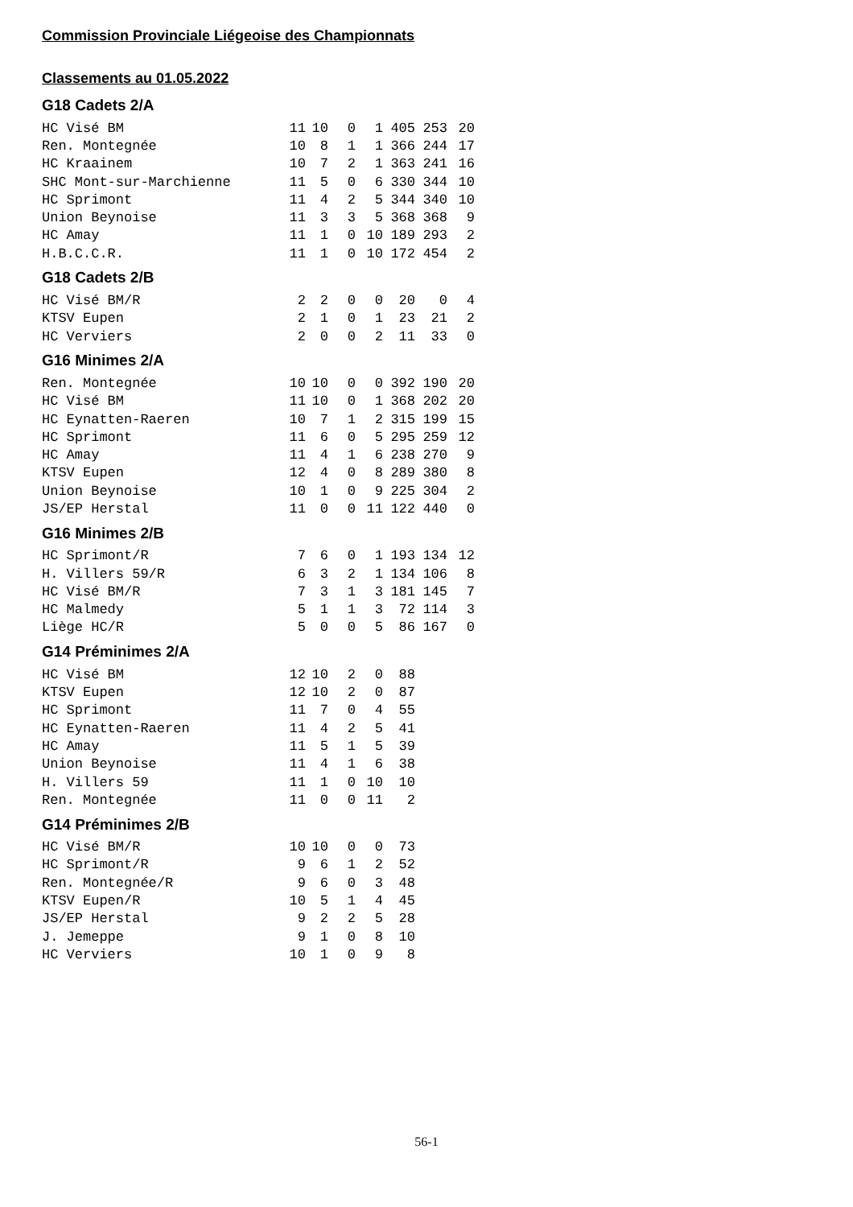Commission Provinciale Liégeoise des Championnats
Classements au 01.05.2022
G18 Cadets 2/A
| HC Visé BM | 11 | 10 | 0 | 1 | 405 | 253 | 20 |
| Ren. Montegnée | 10 | 8 | 1 | 1 | 366 | 244 | 17 |
| HC Kraainem | 10 | 7 | 2 | 1 | 363 | 241 | 16 |
| SHC Mont-sur-Marchienne | 11 | 5 | 0 | 6 | 330 | 344 | 10 |
| HC Sprimont | 11 | 4 | 2 | 5 | 344 | 340 | 10 |
| Union Beynoise | 11 | 3 | 3 | 5 | 368 | 368 | 9 |
| HC Amay | 11 | 1 | 0 | 10 | 189 | 293 | 2 |
| H.B.C.C.R. | 11 | 1 | 0 | 10 | 172 | 454 | 2 |
G18 Cadets 2/B
| HC Visé BM/R | 2 | 2 | 0 | 0 | 20 | 0 | 4 |
| KTSV Eupen | 2 | 1 | 0 | 1 | 23 | 21 | 2 |
| HC Verviers | 2 | 0 | 0 | 2 | 11 | 33 | 0 |
G16 Minimes 2/A
| Ren. Montegnée | 10 | 10 | 0 | 0 | 392 | 190 | 20 |
| HC Visé BM | 11 | 10 | 0 | 1 | 368 | 202 | 20 |
| HC Eynatten-Raeren | 10 | 7 | 1 | 2 | 315 | 199 | 15 |
| HC Sprimont | 11 | 6 | 0 | 5 | 295 | 259 | 12 |
| HC Amay | 11 | 4 | 1 | 6 | 238 | 270 | 9 |
| KTSV Eupen | 12 | 4 | 0 | 8 | 289 | 380 | 8 |
| Union Beynoise | 10 | 1 | 0 | 9 | 225 | 304 | 2 |
| JS/EP Herstal | 11 | 0 | 0 | 11 | 122 | 440 | 0 |
G16 Minimes 2/B
| HC Sprimont/R | 7 | 6 | 0 | 1 | 193 | 134 | 12 |
| H. Villers 59/R | 6 | 3 | 2 | 1 | 134 | 106 | 8 |
| HC Visé BM/R | 7 | 3 | 1 | 3 | 181 | 145 | 7 |
| HC Malmedy | 5 | 1 | 1 | 3 | 72 | 114 | 3 |
| Liège HC/R | 5 | 0 | 0 | 5 | 86 | 167 | 0 |
G14 Préminimes 2/A
| HC Visé BM | 12 | 10 | 2 | 0 | 88 |
| KTSV Eupen | 12 | 10 | 2 | 0 | 87 |
| HC Sprimont | 11 | 7 | 0 | 4 | 55 |
| HC Eynatten-Raeren | 11 | 4 | 2 | 5 | 41 |
| HC Amay | 11 | 5 | 1 | 5 | 39 |
| Union Beynoise | 11 | 4 | 1 | 6 | 38 |
| H. Villers 59 | 11 | 1 | 0 | 10 | 10 |
| Ren. Montegnée | 11 | 0 | 0 | 11 | 2 |
G14 Préminimes 2/B
| HC Visé BM/R | 10 | 10 | 0 | 0 | 73 |
| HC Sprimont/R | 9 | 6 | 1 | 2 | 52 |
| Ren. Montegnée/R | 9 | 6 | 0 | 3 | 48 |
| KTSV Eupen/R | 10 | 5 | 1 | 4 | 45 |
| JS/EP Herstal | 9 | 2 | 2 | 5 | 28 |
| J. Jemeppe | 9 | 1 | 0 | 8 | 10 |
| HC Verviers | 10 | 1 | 0 | 9 | 8 |
56-1